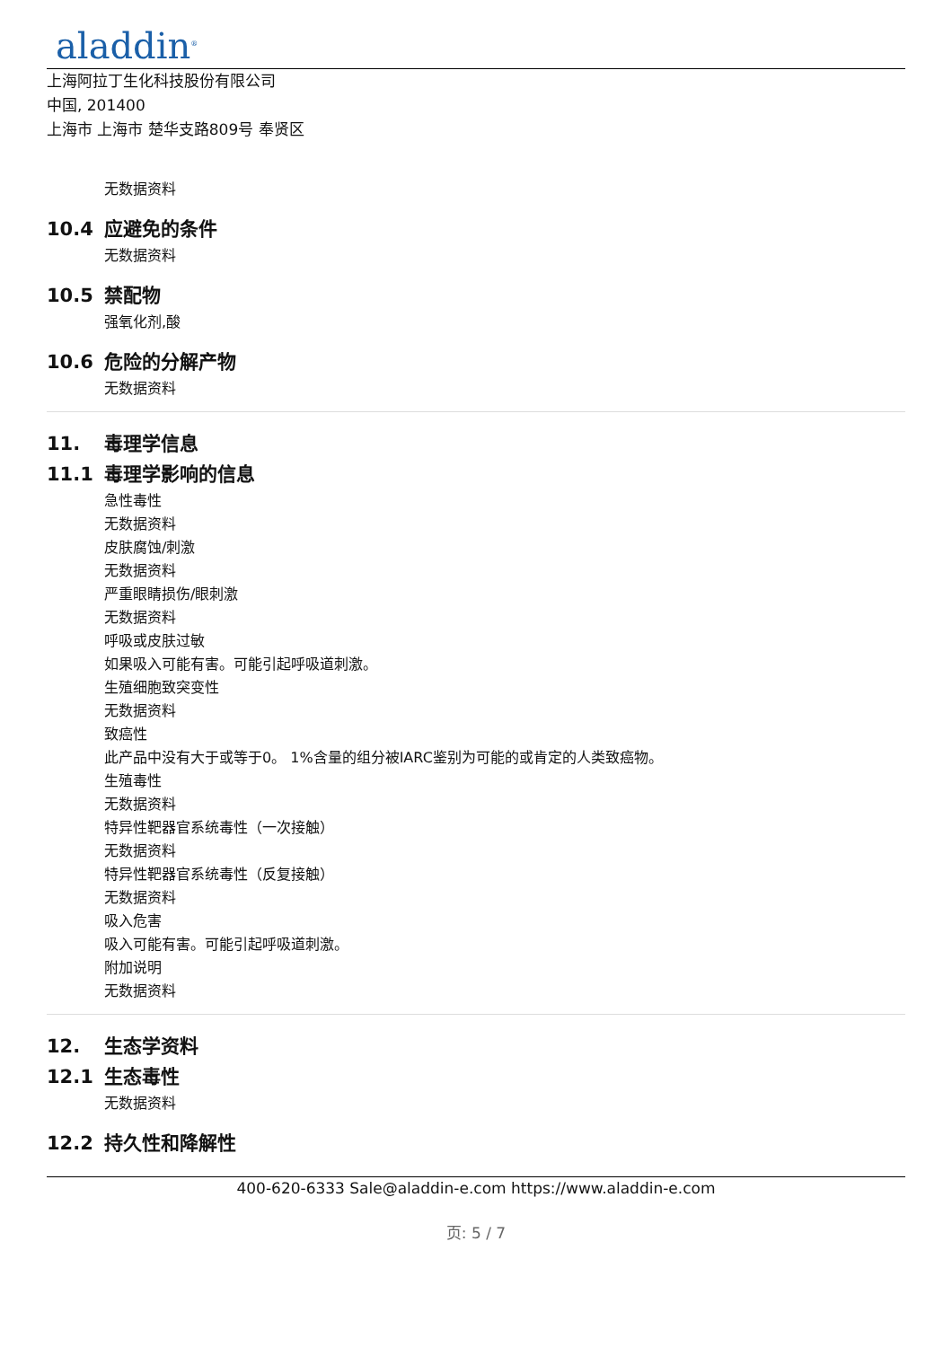aladdin<sup>®</sup>
上海阿拉丁生化科技股份有限公司
中国, 201400
上海市 上海市 楚华支路809号 奉贤区
无数据资料
10.4 应避免的条件
无数据资料
10.5 禁配物
强氧化剂,酸
10.6 危险的分解产物
无数据资料
11. 毒理学信息
11.1 毒理学影响的信息
急性毒性
无数据资料
皮肤腐蚀/刺激
无数据资料
严重眼睛损伤/眼刺激
无数据资料
呼吸或皮肤过敏
如果吸入可能有害。可能引起呼吸道刺激。
生殖细胞致突变性
无数据资料
致癌性
此产品中没有大于或等于0。 1%含量的组分被IARC鉴别为可能的或肯定的人类致癌物。
生殖毒性
无数据资料
特异性靶器官系统毒性（一次接触）
无数据资料
特异性靶器官系统毒性（反复接触）
无数据资料
吸入危害
吸入可能有害。可能引起呼吸道刺激。
附加说明
无数据资料
12. 生态学资料
12.1 生态毒性
无数据资料
12.2 持久性和降解性
400-620-6333 Sale@aladdin-e.com https://www.aladdin-e.com
页: 5 / 7